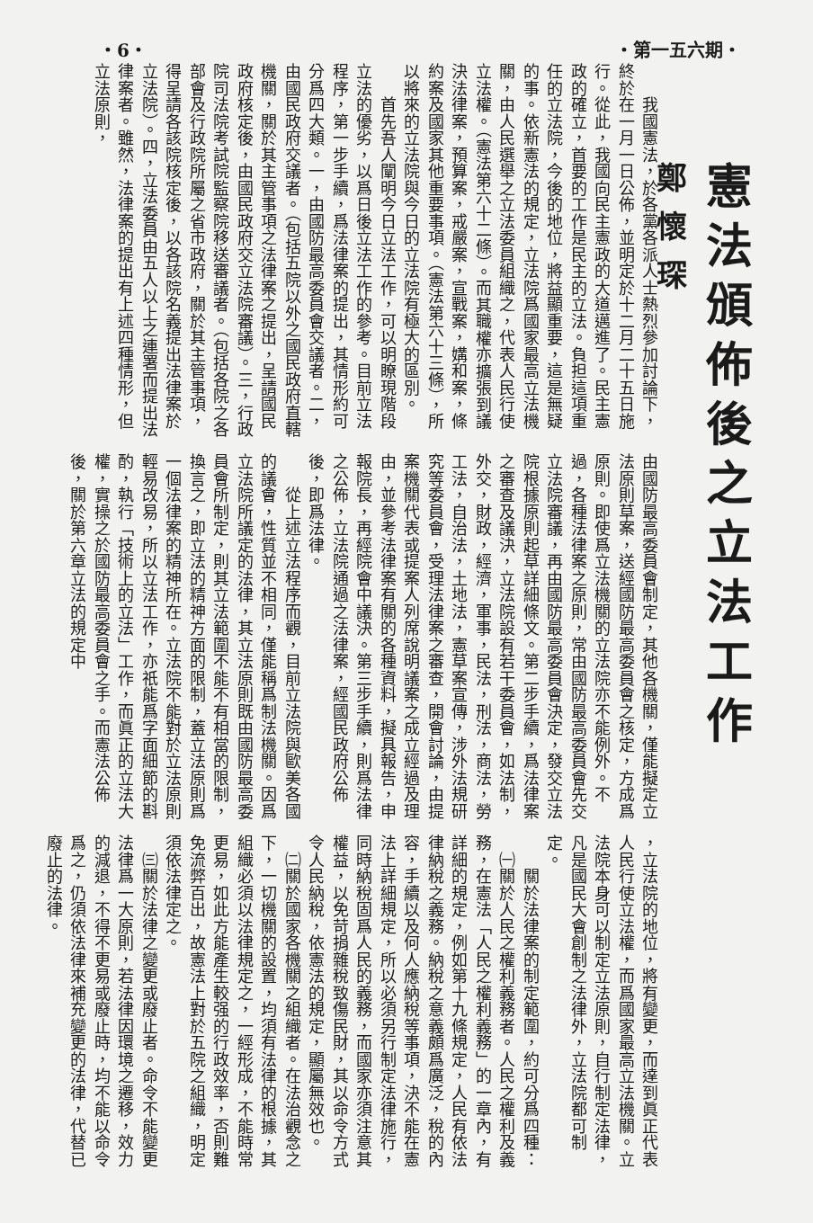・6・ ・第一五六期・
憲法頒佈後之立法工作
鄭懷琛
　　我國憲法，於各黨各派人士熱烈參加討論下，終於在一月一日公佈，並明定於十二月二十五日施行。從此，我國向民主憲政的大道邁進了。民主憲政的確立，首要的工作是民主的立法。負担這項重任的立法院，今後的地位，將益顯重要，這是無疑的事。依新憲法的規定，立法院爲國家最高立法機關，由人民選舉之立法委員組織之，代表人民行使立法權。（憲法第六十二條）。而其職權亦擴張到議決法律案，預算案，戒嚴案，宣戰案，媾和案，條約案及國家其他重要事項。（憲法第六十三條），所以將來的立法院與今日的立法院有極大的區別。
　　首先吾人闡明今日立法工作，可以明瞭現階段立法的優劣，以爲日後立法工作的參考。目前立法程序，第一步手續，爲法律案的提出，其情形約可分爲四大類。一，由國防最高委員會交議者。二，由國民政府交議者。（包括五院以外之國民政府直轄機關，關於其主管事項之法律案之提出，呈請國民政府核定後，由國民政府交立法院審議）。三，行政院司法院考試院監察院移送審議者。（包括各院之各部會及行政院所屬之省市政府，關於其主管事項，得呈請各該院核定後，以各該院名義提出法律案於立法院）。四，立法委員由五人以上之連署而提出法律案者。雖然，法律案的提出有上述四種情形，但立法原則，
由國防最高委員會制定，其他各機關，僅能擬定立法原則草案，送經國防最高委員會之核定，方成爲原則。即使爲立法機關的立法院亦不能例外。不過，各種法律案之原則，常由國防最高委員會先交立法院審議，再由國防最高委員會決定，發交立法院根據原則起草詳細條文。第二步手續，爲法律案之審查及議決，立法院設有若干委員會，如法制，外交，財政，經濟，軍事，民法，刑法，商法，勞工法，自治法，土地法，憲草案宣傳，涉外法規研究等委員會，受理法律案之審查，開會討論，由提案機關代表或提案人列席說明議案之成立經過及理由，並參考法律案有關的各種資料，擬具報告，申報院長，再經院會中議決。第三步手續，則爲法律之公佈，立法院通過之法律案，經國民政府公佈後，即爲法律。
　　從上述立法程序而觀，目前立法院與歐美各國的議會，性質並不相同，僅能稱爲制法機關。因爲立法院所議定的法律，其立法原則既由國防最高委員會所制定，則其立法範圍不能不有相當的限制，換言之，即立法的精神方面的限制，蓋立法原則爲一個法律案的精神所在。立法院不能對於立法原則輕易改易，所以立法工作，亦祇能爲字面細節的斟酌，執行「技術上的立法」工作，而眞正的立法大權，實操之於國防最高委員會之手。而憲法公佈後，關於第六章立法的規定中
，立法院的地位，將有變更，而達到眞正代表人民行使立法權，而爲國家最高立法機關。立法院本身可以制定立法原則，自行制定法律，凡是國民大會創制之法律外，立法院都可制定。
　　關於法律案的制定範圍，約可分爲四種：
　㈠關於人民之權利義務者。人民之權利及義務，在憲法「人民之權利義務」的一章內，有詳細的規定，例如第十九條規定，人民有依法律納稅之義務。納稅之意義頗爲廣泛，稅的內容，手續以及何人應納稅等事項，決不能在憲法上詳細規定，所以必須另行制定法律施行，同時納稅固爲人民的義務，而國家亦須注意其權益，以免苛捐雜稅致傷民財，其以命令方式令人民納稅，依憲法的規定，顯屬無效也。
　㈡關於國家各機關之組織者。在法治觀念之下，一切機關的設置，均須有法律的根據，其組織必須以法律規定之，一經形成，不能時常更易，如此方能產生較强的行政效率，否則難免流弊百出，故憲法上對於五院之組織，明定須依法律定之。
　㈢關於法律之變更或廢止者。命令不能變更法律爲一大原則，若法律因環境之遷移，效力的減退，不得不更易或廢止時，均不能以命令爲之，仍須依法律來補充變更的法律，代替已廢止的法律。